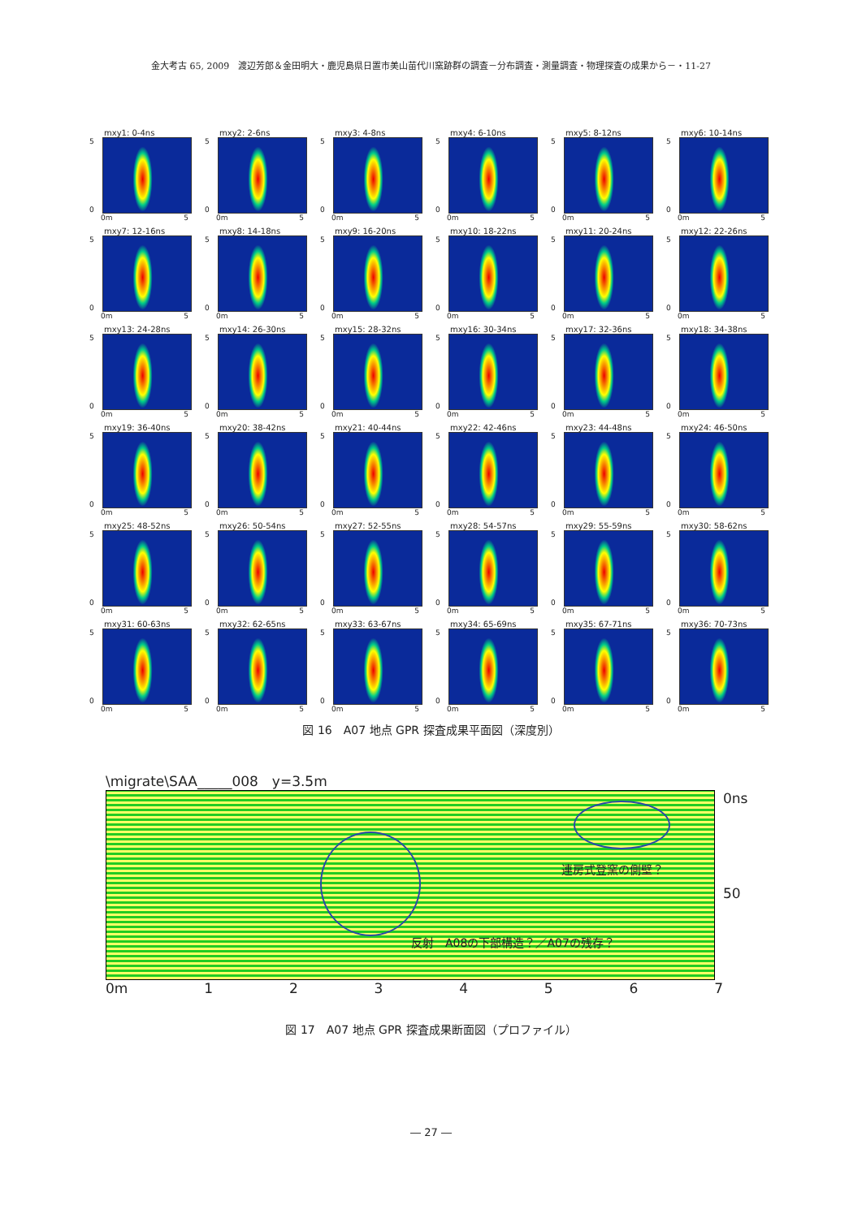金大考古 65, 2009　渡辺芳郎＆金田明大・鹿児島県日置市美山苗代川窯跡群の調査－分布調査・測量調査・物理探査の成果から－・11-27
mxy1: 0-4ns
5
0
0m 5
mxy2: 2-6ns
5
0
0m 5
mxy3: 4-8ns
5
0
0m 5
mxy4: 6-10ns
5
0
0m 5
mxy5: 8-12ns
5
0
0m 5
mxy6: 10-14ns
5
0
0m 5
mxy7: 12-16ns
5
0
0m 5
mxy8: 14-18ns
5
0
0m 5
mxy9: 16-20ns
5
0
0m 5
mxy10: 18-22ns
5
0
0m 5
mxy11: 20-24ns
5
0
0m 5
mxy12: 22-26ns
5
0
0m 5
mxy13: 24-28ns
5
0
0m 5
mxy14: 26-30ns
5
0
0m 5
mxy15: 28-32ns
5
0
0m 5
mxy16: 30-34ns
5
0
0m 5
mxy17: 32-36ns
5
0
0m 5
mxy18: 34-38ns
5
0
0m 5
mxy19: 36-40ns
5
0
0m 5
mxy20: 38-42ns
5
0
0m 5
mxy21: 40-44ns
5
0
0m 5
mxy22: 42-46ns
5
0
0m 5
mxy23: 44-48ns
5
0
0m 5
mxy24: 46-50ns
5
0
0m 5
mxy25: 48-52ns
5
0
0m 5
mxy26: 50-54ns
5
0
0m 5
mxy27: 52-55ns
5
0
0m 5
mxy28: 54-57ns
5
0
0m 5
mxy29: 55-59ns
5
0
0m 5
mxy30: 58-62ns
5
0
0m 5
mxy31: 60-63ns
5
0
0m 5
mxy32: 62-65ns
5
0
0m 5
mxy33: 63-67ns
5
0
0m 5
mxy34: 65-69ns
5
0
0m 5
mxy35: 67-71ns
5
0
0m 5
mxy36: 70-73ns
5
0
0m 5
図 16　A07 地点 GPR 探査成果平面図（深度別）
\migrate\SAA_____008　y=3.5m
連房式登窯の側壁？
反射　A08の下部構造？／A07の残存？
0ns
50
0m 1234567
図 17　A07 地点 GPR 探査成果断面図（プロファイル）
― 27 ―